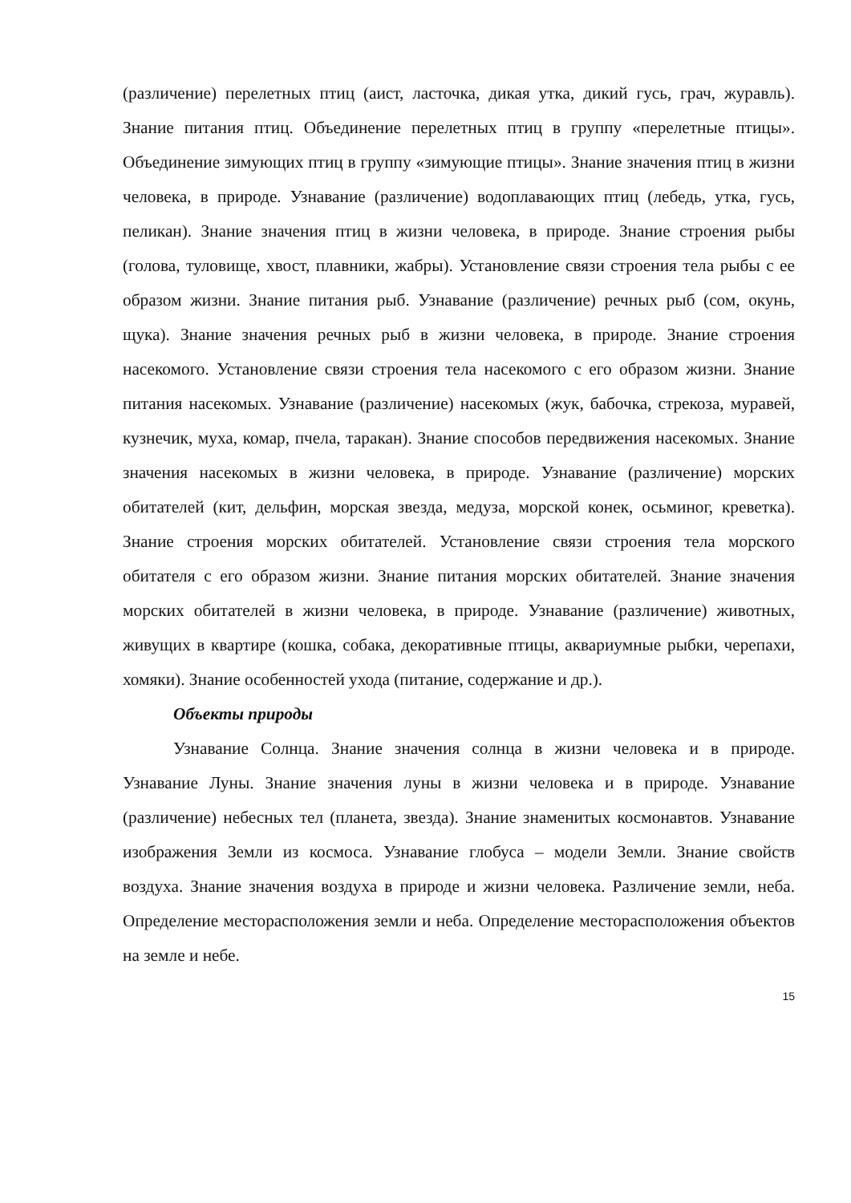(различение) перелетных птиц (аист, ласточка, дикая утка, дикий гусь, грач, журавль). Знание питания птиц. Объединение перелетных птиц в группу «перелетные птицы». Объединение зимующих птиц в группу «зимующие птицы». Знание значения птиц в жизни человека, в природе. Узнавание (различение) водоплавающих птиц (лебедь, утка, гусь, пеликан). Знание значения птиц в жизни человека, в природе. Знание строения рыбы (голова, туловище, хвост, плавники, жабры). Установление связи строения тела рыбы с ее образом жизни. Знание питания рыб. Узнавание (различение) речных рыб (сом, окунь, щука). Знание значения речных рыб в жизни человека, в природе. Знание строения насекомого. Установление связи строения тела насекомого с его образом жизни. Знание питания насекомых. Узнавание (различение) насекомых (жук, бабочка, стрекоза, муравей, кузнечик, муха, комар, пчела, таракан). Знание способов передвижения насекомых. Знание значения насекомых в жизни человека, в природе. Узнавание (различение) морских обитателей (кит, дельфин, морская звезда, медуза, морской конек, осьминог, креветка). Знание строения морских обитателей. Установление связи строения тела морского обитателя с его образом жизни. Знание питания морских обитателей. Знание значения морских обитателей в жизни человека, в природе. Узнавание (различение) животных, живущих в квартире (кошка, собака, декоративные птицы, аквариумные рыбки, черепахи, хомяки). Знание особенностей ухода (питание, содержание и др.).
Объекты природы
Узнавание Солнца. Знание значения солнца в жизни человека и в природе. Узнавание Луны. Знание значения луны в жизни человека и в природе. Узнавание (различение) небесных тел (планета, звезда). Знание знаменитых космонавтов. Узнавание изображения Земли из космоса. Узнавание глобуса – модели Земли. Знание свойств воздуха. Знание значения воздуха в природе и жизни человека. Различение земли, неба. Определение месторасположения земли и неба. Определение месторасположения объектов на земле и небе.
15